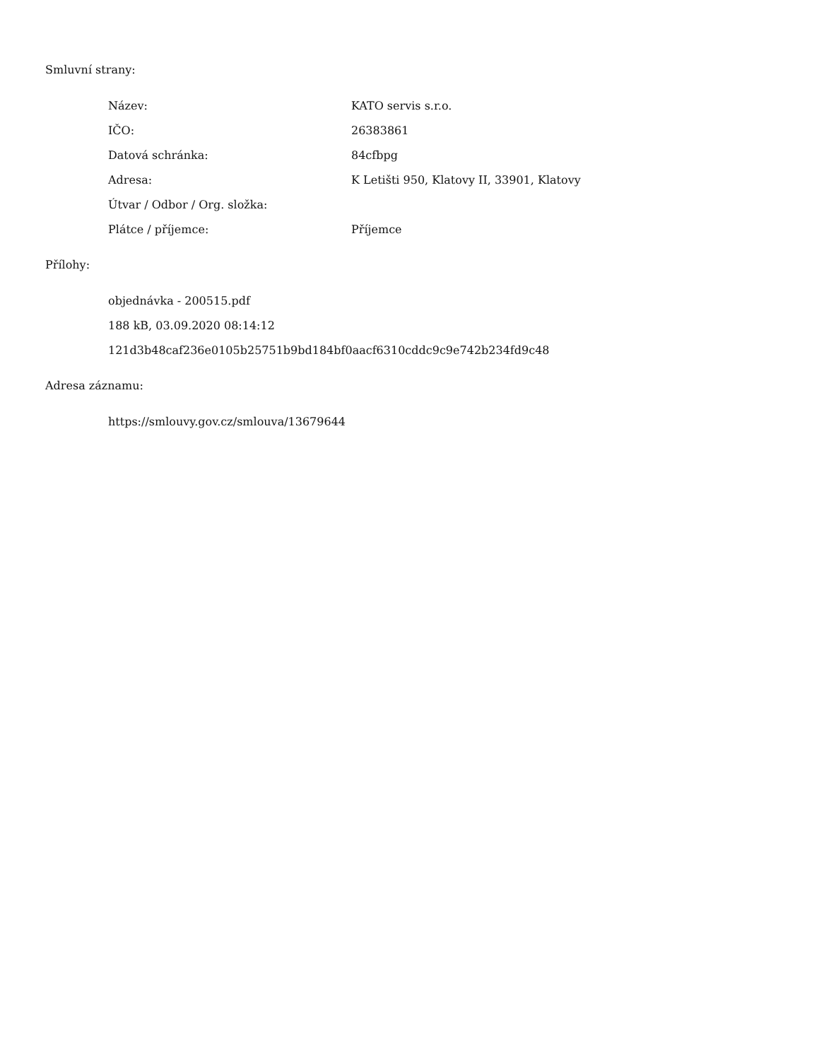Smluvní strany:
| Název: | KATO servis s.r.o. |
| IČO: | 26383861 |
| Datová schránka: | 84cfbpg |
| Adresa: | K Letišti 950, Klatovy II, 33901, Klatovy |
| Útvar / Odbor / Org. složka: | |
| Plátce / příjemce: | Příjemce |
Přílohy:
objednávka - 200515.pdf
188 kB, 03.09.2020 08:14:12
121d3b48caf236e0105b25751b9bd184bf0aacf6310cddc9c9e742b234fd9c48
Adresa záznamu:
https://smlouvy.gov.cz/smlouva/13679644